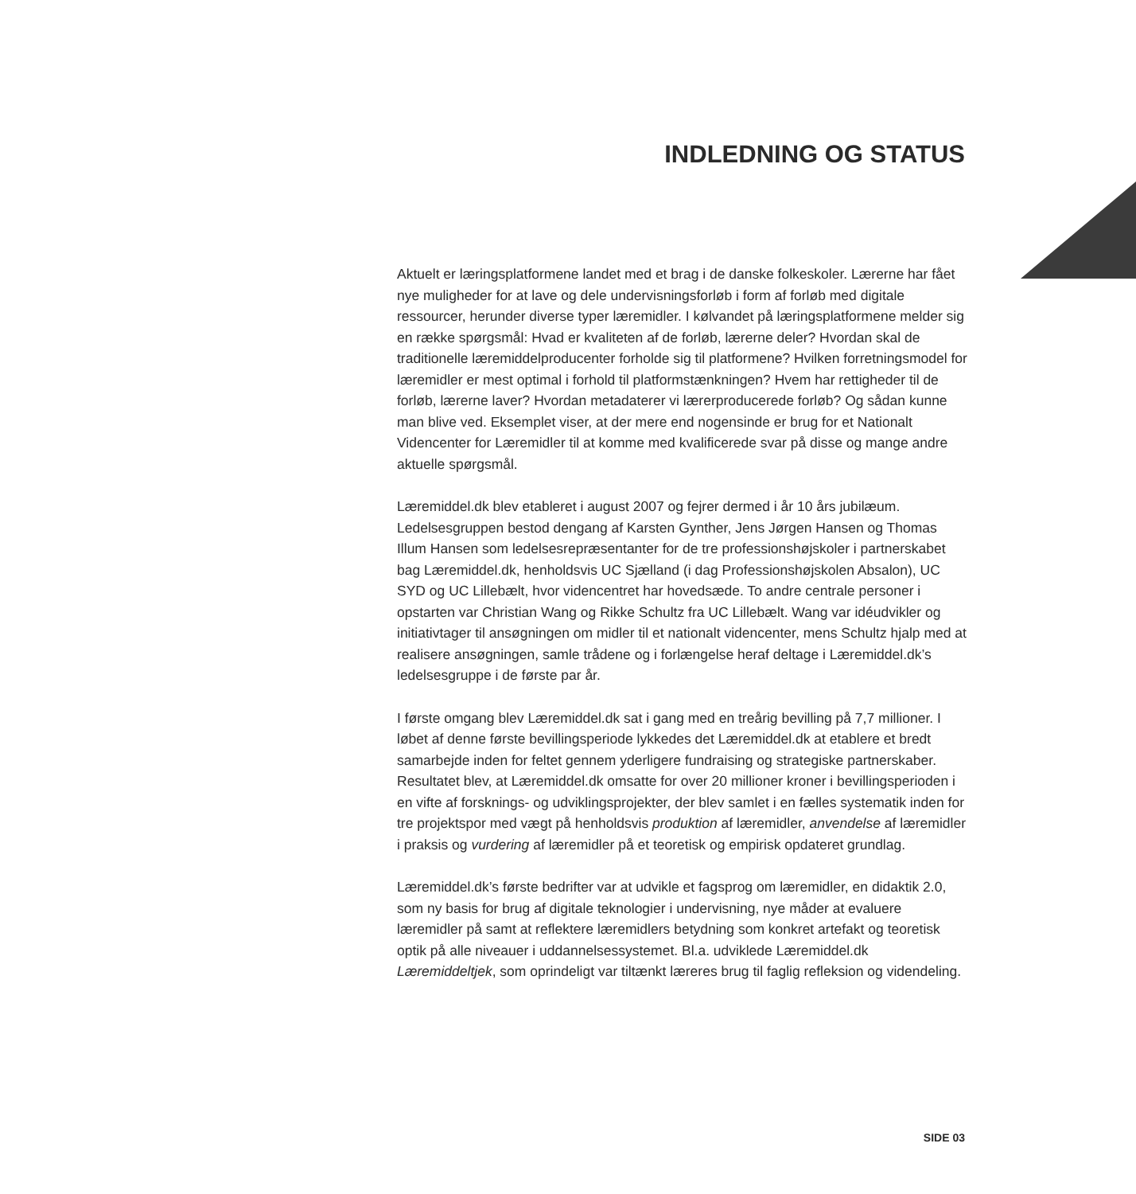INDLEDNING OG STATUS
Aktuelt er læringsplatformene landet med et brag i de danske folkeskoler. Lærerne har fået nye muligheder for at lave og dele undervisningsforløb i form af forløb med digitale ressourcer, herunder diverse typer læremidler. I kølvandet på læringsplatformene melder sig en række spørgsmål: Hvad er kvaliteten af de forløb, lærerne deler? Hvordan skal de traditionelle læremiddelproducenter forholde sig til platformene? Hvilken forretningsmodel for læremidler er mest optimal i forhold til platformstænkningen? Hvem har rettigheder til de forløb, lærerne laver? Hvordan metadaterer vi lærerproducerede forløb? Og sådan kunne man blive ved. Eksemplet viser, at der mere end nogensinde er brug for et Nationalt Videncenter for Læremidler til at komme med kvalificerede svar på disse og mange andre aktuelle spørgsmål.
Læremiddel.dk blev etableret i august 2007 og fejrer dermed i år 10 års jubilæum. Ledelsesgruppen bestod dengang af Karsten Gynther, Jens Jørgen Hansen og Thomas Illum Hansen som ledelsesrepræsentanter for de tre professionshøjskoler i partnerskabet bag Læremiddel.dk, henholdsvis UC Sjælland (i dag Professionshøjskolen Absalon), UC SYD og UC Lillebælt, hvor videncentret har hovedsæde. To andre centrale personer i opstarten var Christian Wang og Rikke Schultz fra UC Lillebælt. Wang var idéudvikler og initiativtager til ansøgningen om midler til et nationalt videncenter, mens Schultz hjalp med at realisere ansøgningen, samle trådene og i forlængelse heraf deltage i Læremiddel.dk’s ledelsesgruppe i de første par år.
I første omgang blev Læremiddel.dk sat i gang med en treårig bevilling på 7,7 millioner. I løbet af denne første bevillingsperiode lykkedes det Læremiddel.dk at etablere et bredt samarbejde inden for feltet gennem yderligere fundraising og strategiske partnerskaber. Resultatet blev, at Læremiddel.dk omsatte for over 20 millioner kroner i bevillingsperioden i en vifte af forsknings- og udviklingsprojekter, der blev samlet i en fælles systematik inden for tre projektspor med vægt på henholdsvis produktion af læremidler, anvendelse af læremidler i praksis og vurdering af læremidler på et teoretisk og empirisk opdateret grundlag.
Læremiddel.dk’s første bedrifter var at udvikle et fagsprog om læremidler, en didaktik 2.0, som ny basis for brug af digitale teknologier i undervisning, nye måder at evaluere læremidler på samt at reflektere læremidlers betydning som konkret artefakt og teoretisk optik på alle niveauer i uddannelsessystemet. Bl.a. udviklede Læremiddel.dk Læremiddeltjek, som oprindeligt var tiltænkt læreres brug til faglig refleksion og videndeling.
SIDE 03